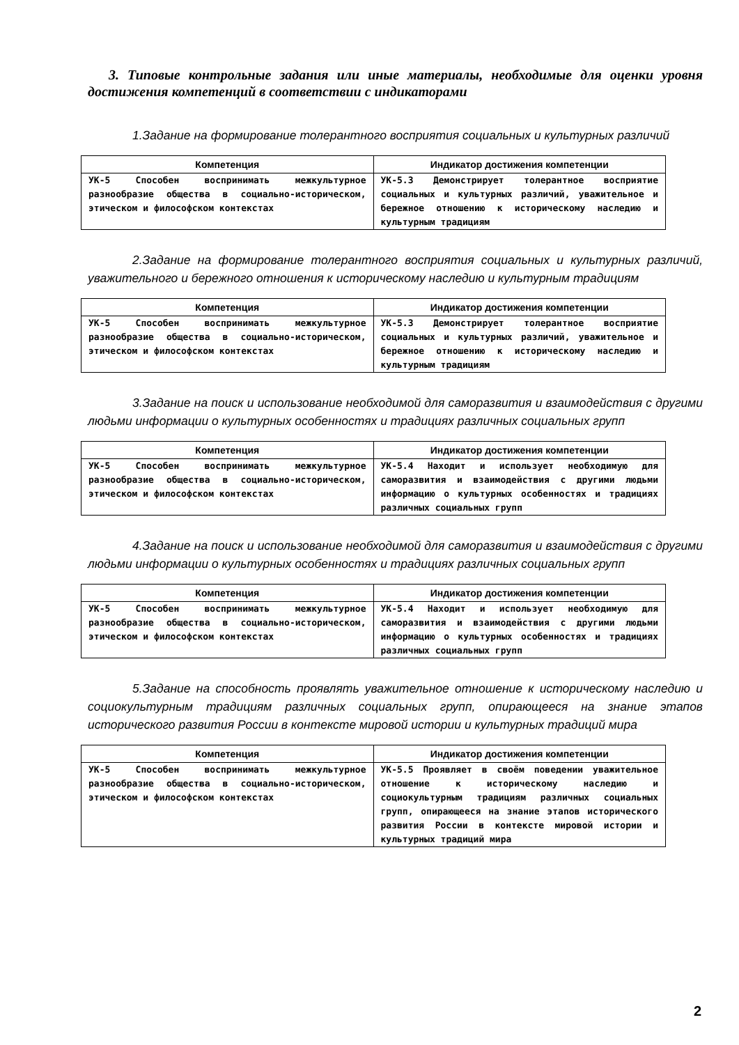3. Типовые контрольные задания или иные материалы, необходимые для оценки уровня достижения компетенций в соответствии с индикаторами
1.Задание на формирование толерантного восприятия социальных и культурных различий
| Компетенция | Индикатор достижения компетенции |
| --- | --- |
| УК-5 Способен воспринимать межкультурное разнообразие общества в социально-историческом, этическом и философском контекстах | УК-5.3 Демонстрирует толерантное восприятие социальных и культурных различий, уважительное и бережное отношению к историческому наследию и культурным традициям |
2.Задание на формирование толерантного восприятия социальных и культурных различий, уважительного и бережного отношения к историческому наследию и культурным традициям
| Компетенция | Индикатор достижения компетенции |
| --- | --- |
| УК-5 Способен воспринимать межкультурное разнообразие общества в социально-историческом, этическом и философском контекстах | УК-5.3 Демонстрирует толерантное восприятие социальных и культурных различий, уважительное и бережное отношению к историческому наследию и культурным традициям |
3.Задание на поиск и использование необходимой для саморазвития и взаимодействия с другими людьми информации о культурных особенностях и традициях различных социальных групп
| Компетенция | Индикатор достижения компетенции |
| --- | --- |
| УК-5 Способен воспринимать межкультурное разнообразие общества в социально-историческом, этическом и философском контекстах | УК-5.4 Находит и использует необходимую для саморазвития и взаимодействия с другими людьми информацию о культурных особенностях и традициях различных социальных групп |
4.Задание на поиск и использование необходимой для саморазвития и взаимодействия с другими людьми информации о культурных особенностях и традициях различных социальных групп
| Компетенция | Индикатор достижения компетенции |
| --- | --- |
| УК-5 Способен воспринимать межкультурное разнообразие общества в социально-историческом, этическом и философском контекстах | УК-5.4 Находит и использует необходимую для саморазвития и взаимодействия с другими людьми информацию о культурных особенностях и традициях различных социальных групп |
5.Задание на способность проявлять уважительное отношение к историческому наследию и социокультурным традициям различных социальных групп, опирающееся на знание этапов исторического развития России в контексте мировой истории и культурных традиций мира
| Компетенция | Индикатор достижения компетенции |
| --- | --- |
| УК-5 Способен воспринимать межкультурное разнообразие общества в социально-историческом, этическом и философском контекстах | УК-5.5 Проявляет в своём поведении уважительное отношение к историческому наследию и социокультурным традициям различных социальных групп, опирающееся на знание этапов исторического развития России в контексте мировой истории и культурных традиций мира |
2